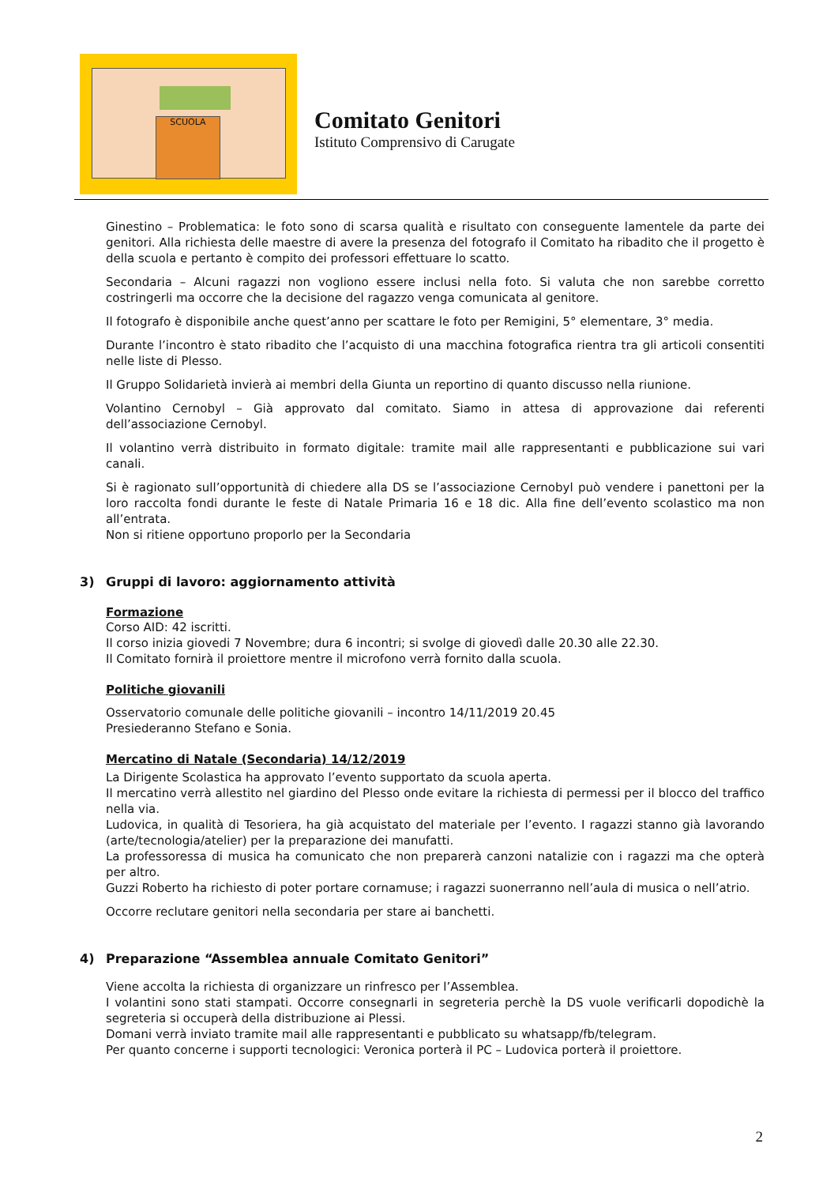SCUOLA
Comitato Genitori
Istituto Comprensivo di Carugate
Ginestino – Problematica: le foto sono di scarsa qualità e risultato con conseguente lamentele da parte dei genitori. Alla richiesta delle maestre di avere la presenza del fotografo il Comitato ha ribadito che il progetto è della scuola e pertanto è compito dei professori effettuare lo scatto.
Secondaria – Alcuni ragazzi non vogliono essere inclusi nella foto. Si valuta che non sarebbe corretto costringerli ma occorre che la decisione del ragazzo venga comunicata al genitore.
Il fotografo è disponibile anche quest’anno per scattare le foto per Remigini, 5° elementare, 3° media.
Durante l’incontro è stato ribadito che l’acquisto di una macchina fotografica rientra tra gli articoli consentiti nelle liste di Plesso.
Il Gruppo Solidarietà invierà ai membri della Giunta un reportino di quanto discusso nella riunione.
Volantino Cernobyl – Già approvato dal comitato. Siamo in attesa di approvazione dai referenti dell’associazione Cernobyl.
Il volantino verrà distribuito in formato digitale: tramite mail alle rappresentanti e pubblicazione sui vari canali.
Si è ragionato sull’opportunità di chiedere alla DS se l’associazione Cernobyl può vendere i panettoni per la loro raccolta fondi durante le feste di Natale Primaria 16 e 18 dic. Alla fine dell’evento scolastico ma non all’entrata.
Non si ritiene opportuno proporlo per la Secondaria
3) Gruppi di lavoro: aggiornamento attività
Formazione
Corso AID: 42 iscritti.
Il corso inizia giovedi 7 Novembre; dura 6 incontri; si svolge di giovedì dalle 20.30 alle 22.30.
Il Comitato fornirà il proiettore mentre il microfono verrà fornito dalla scuola.
Politiche giovanili
Osservatorio comunale delle politiche giovanili – incontro 14/11/2019 20.45
Presiederanno Stefano e Sonia.
Mercatino di Natale (Secondaria) 14/12/2019
La Dirigente Scolastica ha approvato l’evento supportato da scuola aperta.
Il mercatino verrà allestito nel giardino del Plesso onde evitare la richiesta di permessi per il blocco del traffico nella via.
Ludovica, in qualità di Tesoriera, ha già acquistato del materiale per l’evento. I ragazzi stanno già lavorando (arte/tecnologia/atelier) per la preparazione dei manufatti.
La professoressa di musica ha comunicato che non preparerà canzoni natalizie con i ragazzi ma che opterà per altro.
Guzzi Roberto ha richiesto di poter portare cornamuse; i ragazzi suonerranno nell’aula di musica o nell’atrio.
Occorre reclutare genitori nella secondaria per stare ai banchetti.
4) Preparazione “Assemblea annuale Comitato Genitori”
Viene accolta la richiesta di organizzare un rinfresco per l’Assemblea.
I volantini sono stati stampati. Occorre consegnarli in segreteria perchè la DS vuole verificarli dopodichè la segreteria si occuperà della distribuzione ai Plessi.
Domani verrà inviato tramite mail alle rappresentanti e pubblicato su whatsapp/fb/telegram.
Per quanto concerne i supporti tecnologici: Veronica porterà il PC – Ludovica porterà il proiettore.
2